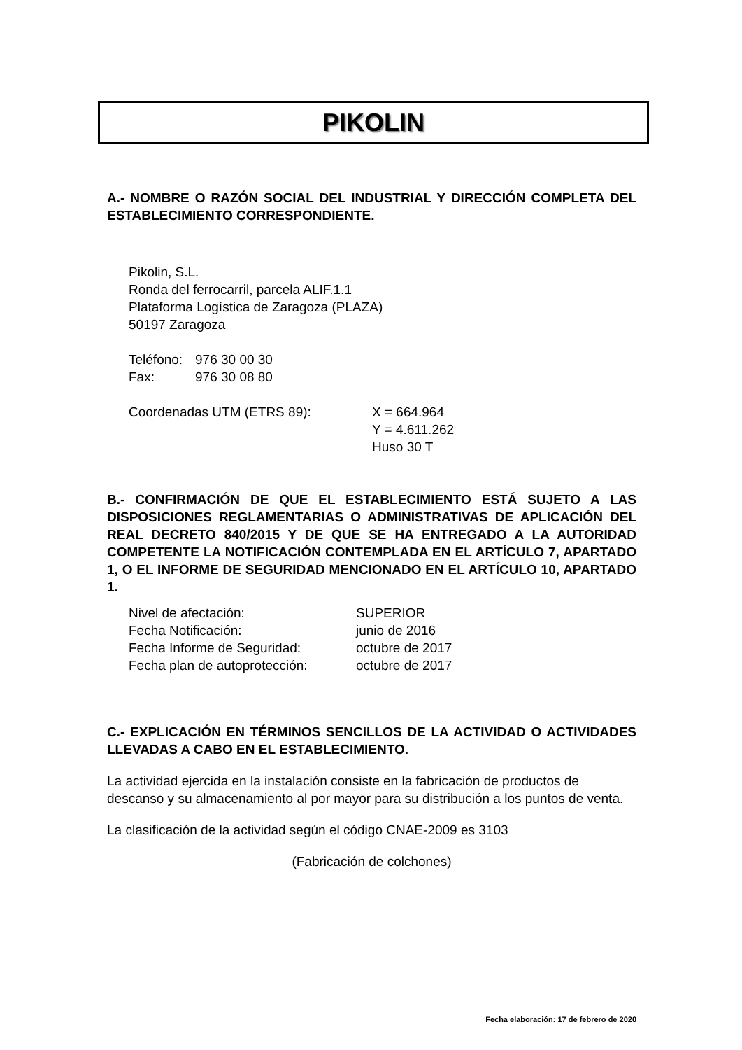PIKOLIN
A.- NOMBRE O RAZÓN SOCIAL DEL INDUSTRIAL Y DIRECCIÓN COMPLETA DEL ESTABLECIMIENTO CORRESPONDIENTE.
Pikolin, S.L.
Ronda del ferrocarril, parcela ALIF.1.1
Plataforma Logística de Zaragoza (PLAZA)
50197 Zaragoza
| Teléfono: | 976 30 00 30 |
| Fax: | 976 30 08 80 |
| Coordenadas UTM (ETRS 89): | X = 664.964 Y = 4.611.262 Huso 30 T |
B.- CONFIRMACIÓN DE QUE EL ESTABLECIMIENTO ESTÁ SUJETO A LAS DISPOSICIONES REGLAMENTARIAS O ADMINISTRATIVAS DE APLICACIÓN DEL REAL DECRETO 840/2015 Y DE QUE SE HA ENTREGADO A LA AUTORIDAD COMPETENTE LA NOTIFICACIÓN CONTEMPLADA EN EL ARTÍCULO 7, APARTADO 1, O EL INFORME DE SEGURIDAD MENCIONADO EN EL ARTÍCULO 10, APARTADO 1.
| Nivel de afectación: | SUPERIOR |
| Fecha Notificación: | junio de 2016 |
| Fecha Informe de Seguridad: | octubre de 2017 |
| Fecha plan de autoprotección: | octubre de 2017 |
C.- EXPLICACIÓN EN TÉRMINOS SENCILLOS DE LA ACTIVIDAD O ACTIVIDADES LLEVADAS A CABO EN EL ESTABLECIMIENTO.
La actividad ejercida en la instalación consiste en la fabricación de productos de descanso y su almacenamiento al por mayor para su distribución a los puntos de venta.
La clasificación de la actividad según el código CNAE-2009 es 3103
(Fabricación de colchones)
Fecha elaboración: 17 de febrero de 2020